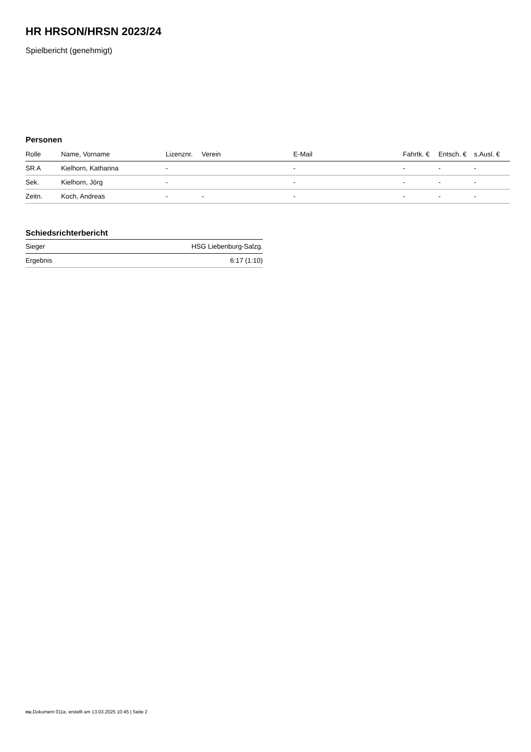HR HRSON/HRSN 2023/24
Spielbericht (genehmigt)
Personen
| Rolle | Name, Vorname | Lizenznr. | Verein | E-Mail | Fahrtk. € | Entsch. € | s.Ausl. € |
| --- | --- | --- | --- | --- | --- | --- | --- |
| SR A | Kielhorn, Katharina | - | | - | - | - | - |
| Sek. | Kielhorn, Jörg | - | | - | - | - | - |
| Zeitn. | Koch, Andreas | - | - | - | - | - | - |
Schiedsrichterbericht
| Sieger | HSG Liebenburg-Salzg. |
| Ergebnis | 6:17 (1:10) |
nu.Dokument 011e, erstellt am 13.03.2025 10:45 | Seite 2